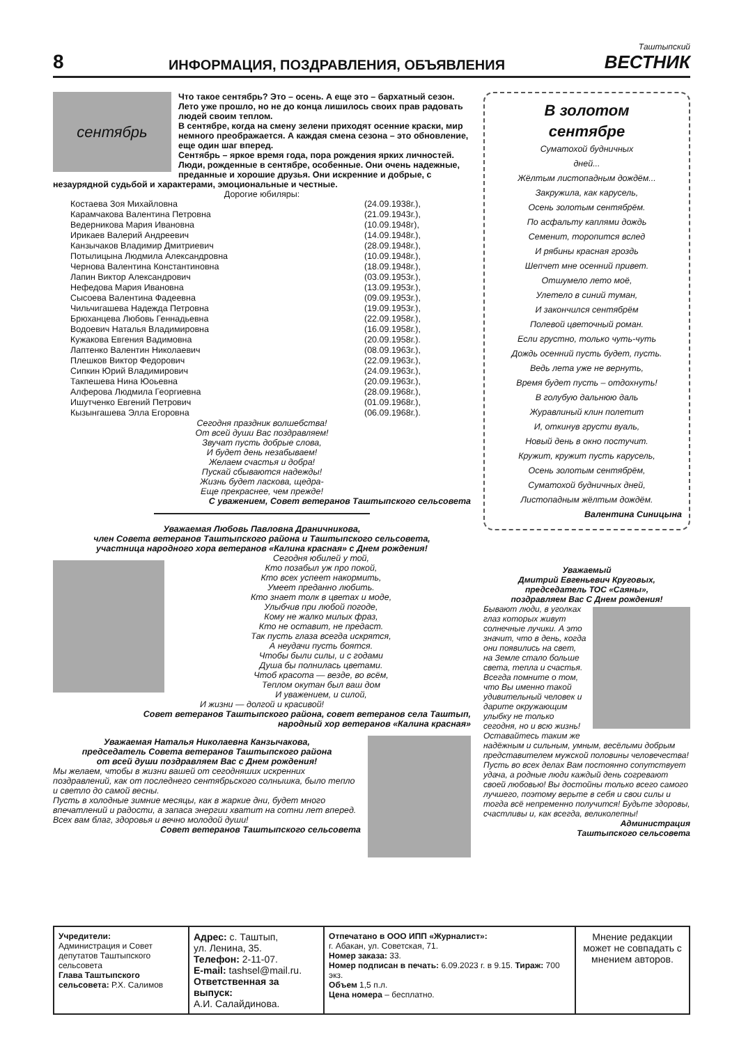8
ИНФОРМАЦИЯ, ПОЗДРАВЛЕНИЯ, ОБЪЯВЛЕНИЯ
Таштыпский
ВЕСТНИК
сентябрь
Что такое сентябрь? Это – осень. А еще это – бархатный сезон. Лето уже прошло, но не до конца лишилось своих прав радовать людей своим теплом.
В сентябре, когда на смену зелени приходят осенние краски, мир немного преображается. А каждая смена сезона – это обновление, еще один шаг вперед.
Сентябрь – яркое время года, пора рождения ярких личностей. Люди, рожденные в сентябре, особенные. Они очень надежные, преданные и хорошие друзья. Они искренние и добрые, с незаурядной судьбой и характерами, эмоциональные и честные.
Дорогие юбиляры:
| Костаева Зоя Михайловна | (24.09.1938г.), |
| Карамчакова Валентина Петровна | (21.09.1943г.), |
| Ведерникова Мария Ивановна | (10.09.1948г), |
| Ирикаев Валерий Андреевич | (14.09.1948г.), |
| Канзычаков Владимир Дмитриевич | (28.09.1948г.), |
| Потылицына Людмила Александровна | (10.09.1948г.), |
| Чернова Валентина Константиновна | (18.09.1948г.), |
| Лапин Виктор Александрович | (03.09.1953г.), |
| Нефедова Мария Ивановна | (13.09.1953г.), |
| Сысоева Валентина Фадеевна | (09.09.1953г.), |
| Чильчигашева Надежда Петровна | (19.09.1953г.), |
| Брюханцева Любовь Геннадьевна | (22.09.1958г.), |
| Водоевич Наталья Владимировна | (16.09.1958г.), |
| Кужакова Евгения Вадимовна | (20.09.1958г.). |
| Лаптенко Валентин Николаевич | (08.09.1963г.), |
| Плешков Виктор Федорович | (22.09.1963г.), |
| Сипкин Юрий Владимирович | (24.09.1963г.), |
| Такпешева Нина Юоьевна | (20.09.1963г.), |
| Алферова Людмила Георгиевна | (28.09.1968г.), |
| Ишутченко Евгений Петрович | (01.09.1968г.), |
| Кызынгашева Элла Егоровна | (06.09.1968г.). |
Сегодня праздник волшебства!
От всей души Вас поздравляем!
Звучат пусть добрые слова,
И будет день незабываем!
Желаем счастья и добра!
Пускай сбываются надежды!
Жизнь будет ласкова, щедра-
Еще прекраснее, чем прежде!
С уважением, Совет ветеранов Таштыпского сельсовета
Уважаемая Любовь Павловна Драничникова,
член Совета ветеранов Таштыпского района и Таштыпского сельсовета,
участница народного хора ветеранов «Калина красная» с Днем рождения!
Сегодня юбилей у той,
Кто позабыл уж про покой,
Кто всех успеет накормить,
Умеет преданно любить.
Кто знает толк в цветах и моде,
Улыбчив при любой погоде,
Кому не жалко милых фраз,
Кто не оставит, не предаст.
Так пусть глаза всегда искрятся,
А неудачи пусть боятся.
Чтобы были силы, и с годами
Душа бы полнилась цветами.
Чтоб красота — везде, во всём,
Теплом окутан был ваш дом
И уважением, и силой,
И жизни — долгой и красивой!
Совет ветеранов Таштыпского района, совет ветеранов села Таштып,
народный хор ветеранов «Калина красная»
Уважаемая Наталья Николаевна Канзычакова,
председатель Совета ветеранов Таштыпского района
от всей души поздравляем Вас с Днем рождения!
Мы желаем, чтобы в жизни вашей от сегодняших искренних поздравлений, как от последнего сентябрьского солнышка, было тепло и светло до самой весны.
Пусть в холодные зимние месяцы, как в жаркие дни, будет много впечатлений и радости, а запаса энергии хватит на сотни лет вперед.
Всех вам благ, здоровья и вечно молодой души!
Совет ветеранов Таштыпского сельсовета
В золотом
сентябре
Суматохой будничных
дней...
Жёлтым листопадным дождём...
Закружила, как карусель,
Осень золотым сентябрём.
По асфальту каплями дождь
Семенит, торопится вслед
И рябины красная гроздь
Шепчет мне осенний привет.
Отшумело лето моё,
Улетело в синий туман,
И закончился сентябрём
Полевой цветочный роман.
Если грустно, только чуть-чуть
Дождь осенний пусть будет, пусть.
Ведь лета уже не вернуть,
Время будет пусть – отдохнуть!
В голубую дальнюю даль
Журавлиный клин полетит
И, откинув грусти вуаль,
Новый день в окно постучит.
Кружит, кружит пусть карусель,
Осень золотым сентябрём,
Суматохой будничных дней,
Листопадным жёлтым дождём.
Валентина Синицына
Уважаемый
Дмитрий Евгеньевич Круговых,
председатель ТОС «Саяны»,
поздравляем Вас С Днем рождения!
Бывают люди, в уголках глаз которых живут солнечные лучики. А это значит, что в день, когда они появились на свет, на Земле стало больше света, тепла и счастья. Всегда помните о том, что Вы именно такой удивительный человек и дарите окружающим улыбку не только сегодня, но и всю жизнь! Оставайтесь таким же надёжным и сильным, умным, весёлыми добрым представителем мужской половины человечества! Пусть во всех делах Вам постоянно сопутствует удача, а родные люди каждый день согревают своей любовью! Вы достойны только всего самого лучшего, поэтому верьте в себя и свои силы и тогда всё непременно получится! Будьте здоровы, счастливы и, как всегда, великолепны!
Администрация
Таштыпского сельсовета
| Учредители: Администрация и Совет депутатов Таштыпского сельсовета Глава Таштыпского сельсовета: Р.Х. Салимов | Адрес: с. Таштып, ул. Ленина, 35. Телефон: 2-11-07. E-mail: tashsel@mail.ru. Ответственная за выпуск: А.И. Салайдинова. | Отпечатано в ООО ИПП «Журналист»: г. Абакан, ул. Советская, 71. Номер заказа: 33. Номер подписан в печать: 6.09.2023 г. в 9.15. Тираж: 700 экз. Объем 1,5 п.л. Цена номера – бесплатно. | Мнение редакции может не совпадать с мнением авторов. |